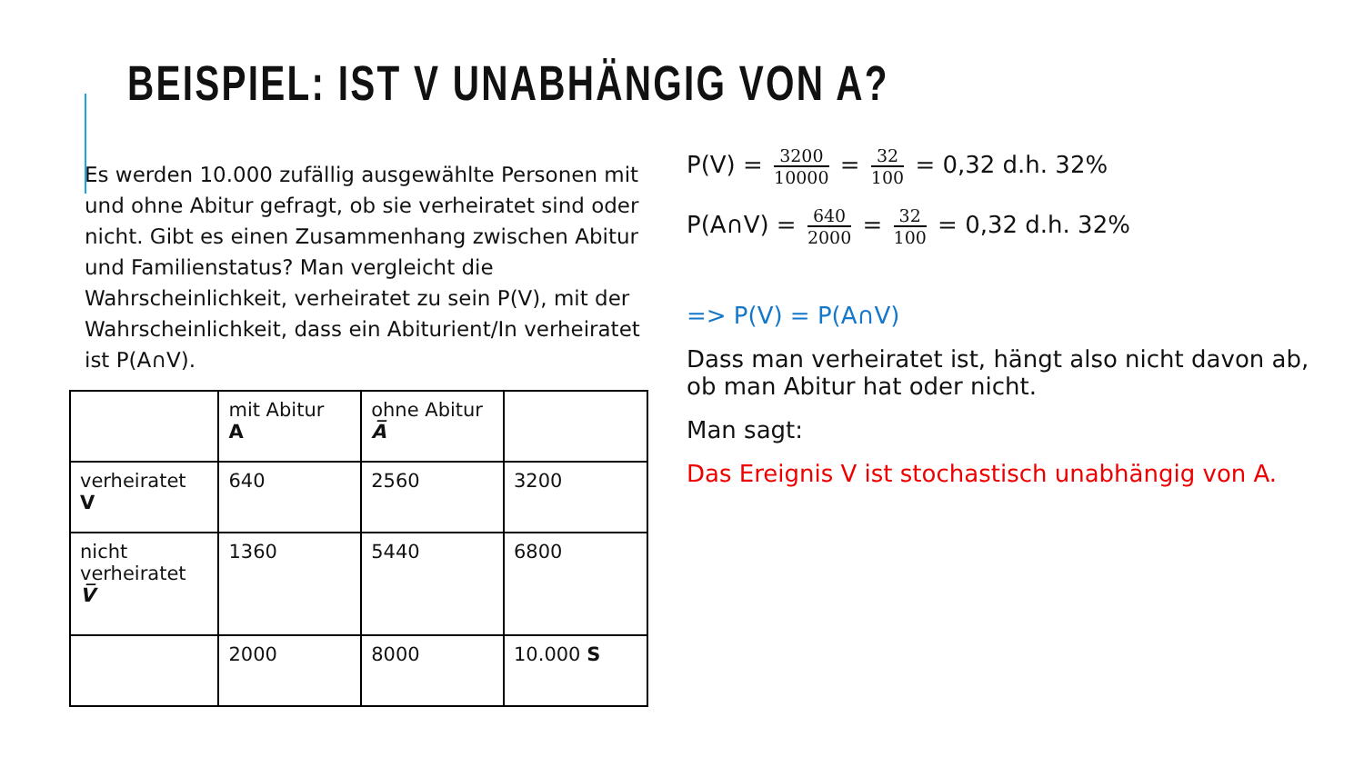BEISPIEL: IST V UNABHÄNGIG VON A?
Es werden 10.000 zufällig ausgewählte Personen mit und ohne Abitur gefragt, ob sie verheiratet sind oder nicht. Gibt es einen Zusammenhang zwischen Abitur und Familienstatus? Man vergleicht die Wahrscheinlichkeit, verheiratet zu sein P(V), mit der Wahrscheinlichkeit, dass ein Abiturient/In verheiratet ist P(A∩V).
| | mit Abitur A | ohne Abitur A̅ | |
| verheiratet V | 640 | 2560 | 3200 |
| nicht verheiratet V̅ | 1360 | 5440 | 6800 |
| | 2000 | 8000 | 10.000 S |
P(V) = 3200 10000 = 32 100 = 0,32 d.h. 32%
P(A∩V) = 640 2000 = 32 100 = 0,32 d.h. 32%
=> P(V) = P(A∩V)
Dass man verheiratet ist, hängt also nicht davon ab, ob man Abitur hat oder nicht.
Man sagt:
Das Ereignis V ist stochastisch unabhängig von A.